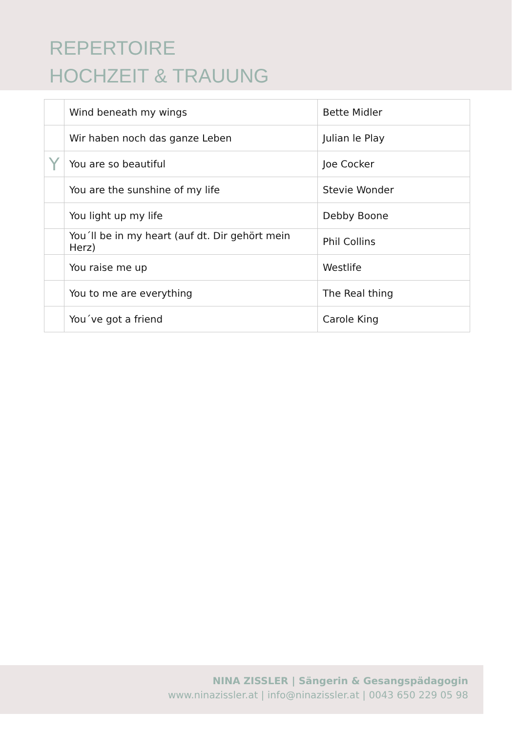REPERTOIRE
HOCHZEIT & TRAUUNG
| | Wind beneath my wings | Bette Midler |
| | Wir haben noch das ganze Leben | Julian le Play |
| Y | You are so beautiful | Joe Cocker |
| | You are the sunshine of my life | Stevie Wonder |
| | You light up my life | Debby Boone |
| | You´ll be in my heart (auf dt. Dir gehört mein Herz) | Phil Collins |
| | You raise me up | Westlife |
| | You to me are everything | The Real thing |
| | You´ve got a friend | Carole King |
NINA ZISSLER | Sängerin & Gesangspädagogin
www.ninazissler.at | info@ninazissler.at | 0043 650 229 05 98